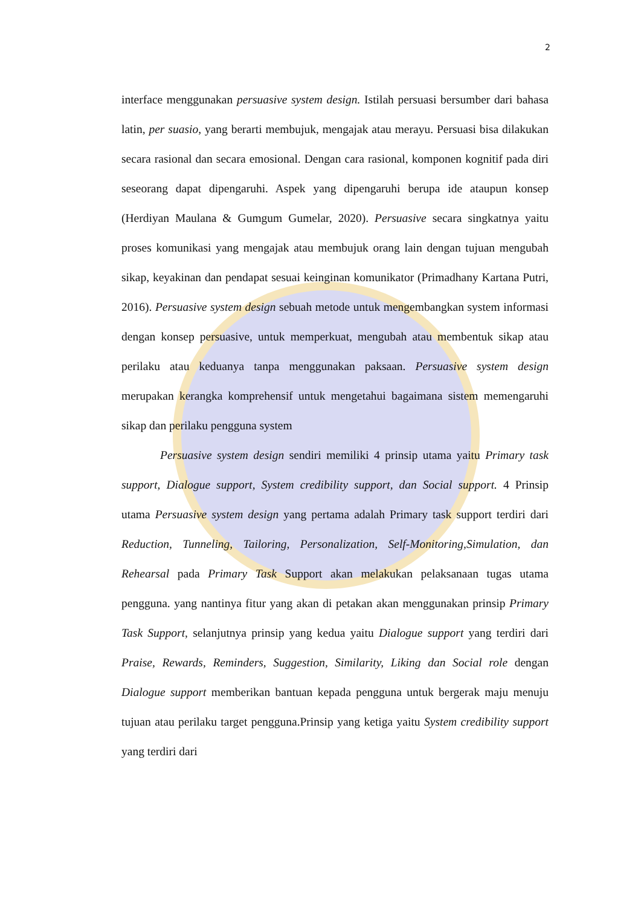2
interface menggunakan persuasive system design. Istilah persuasi bersumber dari bahasa latin, per suasio, yang berarti membujuk, mengajak atau merayu. Persuasi bisa dilakukan secara rasional dan secara emosional. Dengan cara rasional, komponen kognitif pada diri seseorang dapat dipengaruhi. Aspek yang dipengaruhi berupa ide ataupun konsep (Herdiyan Maulana & Gumgum Gumelar, 2020). Persuasive secara singkatnya yaitu proses komunikasi yang mengajak atau membujuk orang lain dengan tujuan mengubah sikap, keyakinan dan pendapat sesuai keinginan komunikator (Primadhany Kartana Putri, 2016). Persuasive system design sebuah metode untuk mengembangkan system informasi dengan konsep persuasive, untuk memperkuat, mengubah atau membentuk sikap atau perilaku atau keduanya tanpa menggunakan paksaan. Persuasive system design merupakan kerangka komprehensif untuk mengetahui bagaimana sistem memengaruhi sikap dan perilaku pengguna system
Persuasive system design sendiri memiliki 4 prinsip utama yaitu Primary task support, Dialogue support, System credibility support, dan Social support. 4 Prinsip utama Persuasive system design yang pertama adalah Primary task support terdiri dari Reduction, Tunneling, Tailoring, Personalization, Self-Monitoring,Simulation, dan Rehearsal pada Primary Task Support akan melakukan pelaksanaan tugas utama pengguna. yang nantinya fitur yang akan di petakan akan menggunakan prinsip Primary Task Support, selanjutnya prinsip yang kedua yaitu Dialogue support yang terdiri dari Praise, Rewards, Reminders, Suggestion, Similarity, Liking dan Social role dengan Dialogue support memberikan bantuan kepada pengguna untuk bergerak maju menuju tujuan atau perilaku target pengguna.Prinsip yang ketiga yaitu System credibility support yang terdiri dari